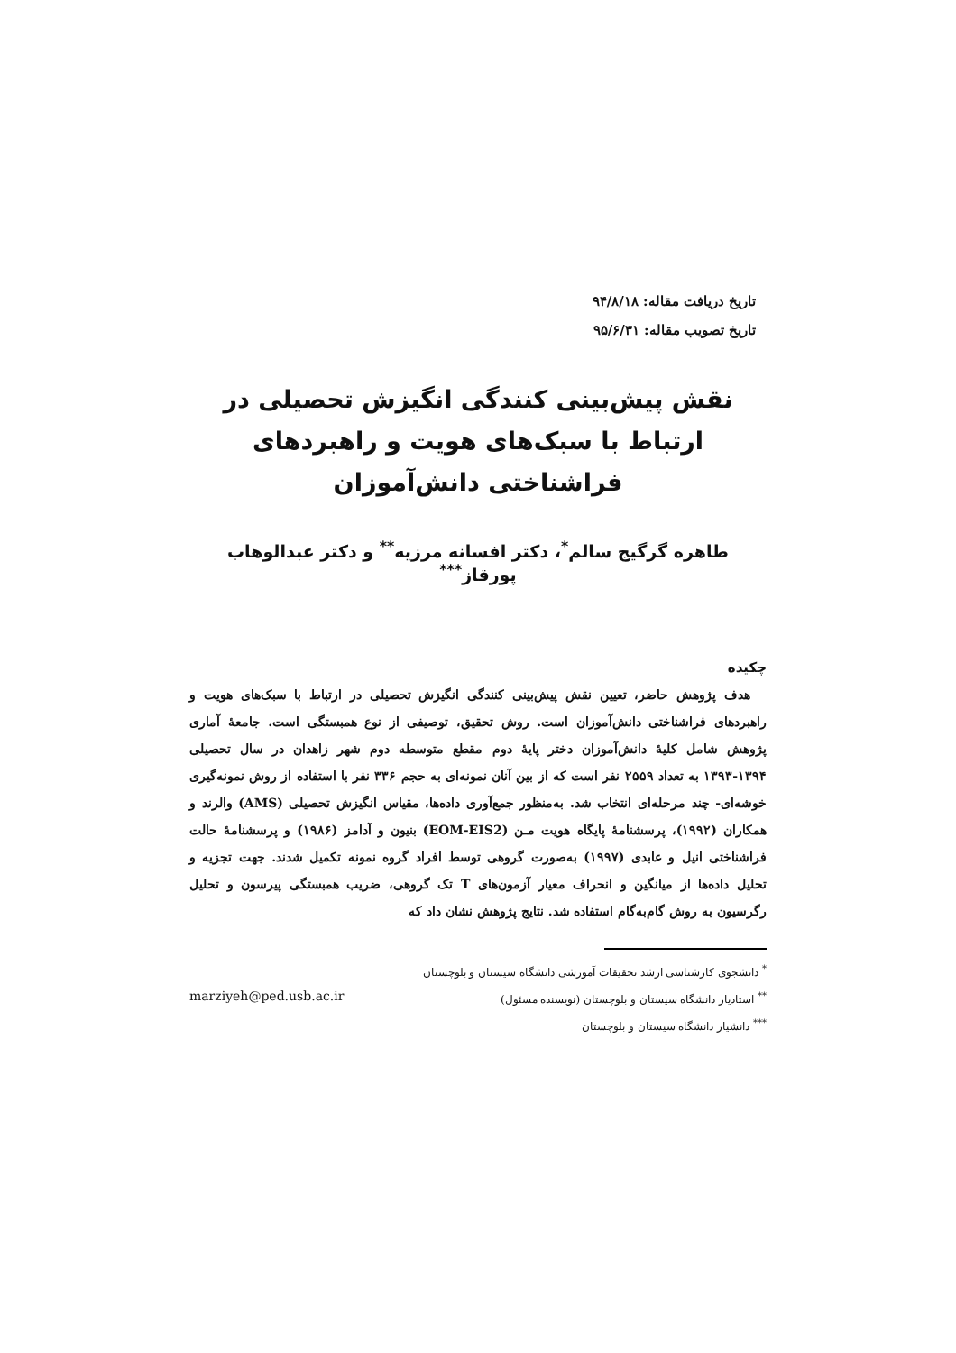تاریخ دریافت مقاله: ۹۴/۸/۱۸
تاریخ تصویب مقاله: ۹۵/۶/۳۱
نقش پیش‌بینی کنندگی انگیزش تحصیلی در ارتباط با سبک‌های هویت و راهبردهای فراشناختی دانش‌آموزان
طاهره گرگیج سالم<sup>*</sup>، دکتر افسانه مرزیه<sup>**</sup> و دکتر عبدالوهاب پورقاز<sup>***</sup>
چکیده
هدف پژوهش حاضر، تعیین نقش پیش‌بینی کنندگی انگیزش تحصیلی در ارتباط با سبک‌های هویت و راهبردهای فراشناختی دانش‌آموزان است. روش تحقیق، توصیفی از نوع همبستگی است. جامعهٔ آماری پژوهش شامل کلیهٔ دانش‌آموزان دختر پایهٔ دوم مقطع متوسطه دوم شهر زاهدان در سال تحصیلی ۱۳۹۴-۱۳۹۳ به تعداد ۲۵۵۹ نفر است که از بین آنان نمونه‌ای به حجم ۳۳۶ نفر با استفاده از روش نمونه‌گیری خوشه‌ای- چند مرحله‌ای انتخاب شد. به‌منظور جمع‌آوری داده‌ها، مقیاس انگیزش تحصیلی (AMS) والرند و همکاران (۱۹۹۲)، پرسشنامهٔ پایگاه هویت مـن (EOM-EIS2) بنیون و آدامز (۱۹۸۶) و پرسشنامهٔ حالت فراشناختی انیل و عابدی (۱۹۹۷) به‌صورت گروهی توسط افراد گروه نمونه تکمیل شدند. جهت تجزیه و تحلیل داده‌ها از میانگین و انحراف معیار آزمون‌های T تک گروهی، ضریب همبستگی پیرسون و تحلیل رگرسیون به روش گام‌به‌گام استفاده شد. نتایج پژوهش نشان داد که
<sup>*</sup> دانشجوی کارشناسی ارشد تحقیقات آموزشی دانشگاه سیستان و بلوچستان
<sup>**</sup> استادیار دانشگاه سیستان و بلوچستان (نویسنده مسئول) marziyeh@ped.usb.ac.ir
<sup>***</sup> دانشیار دانشگاه سیستان و بلوچستان